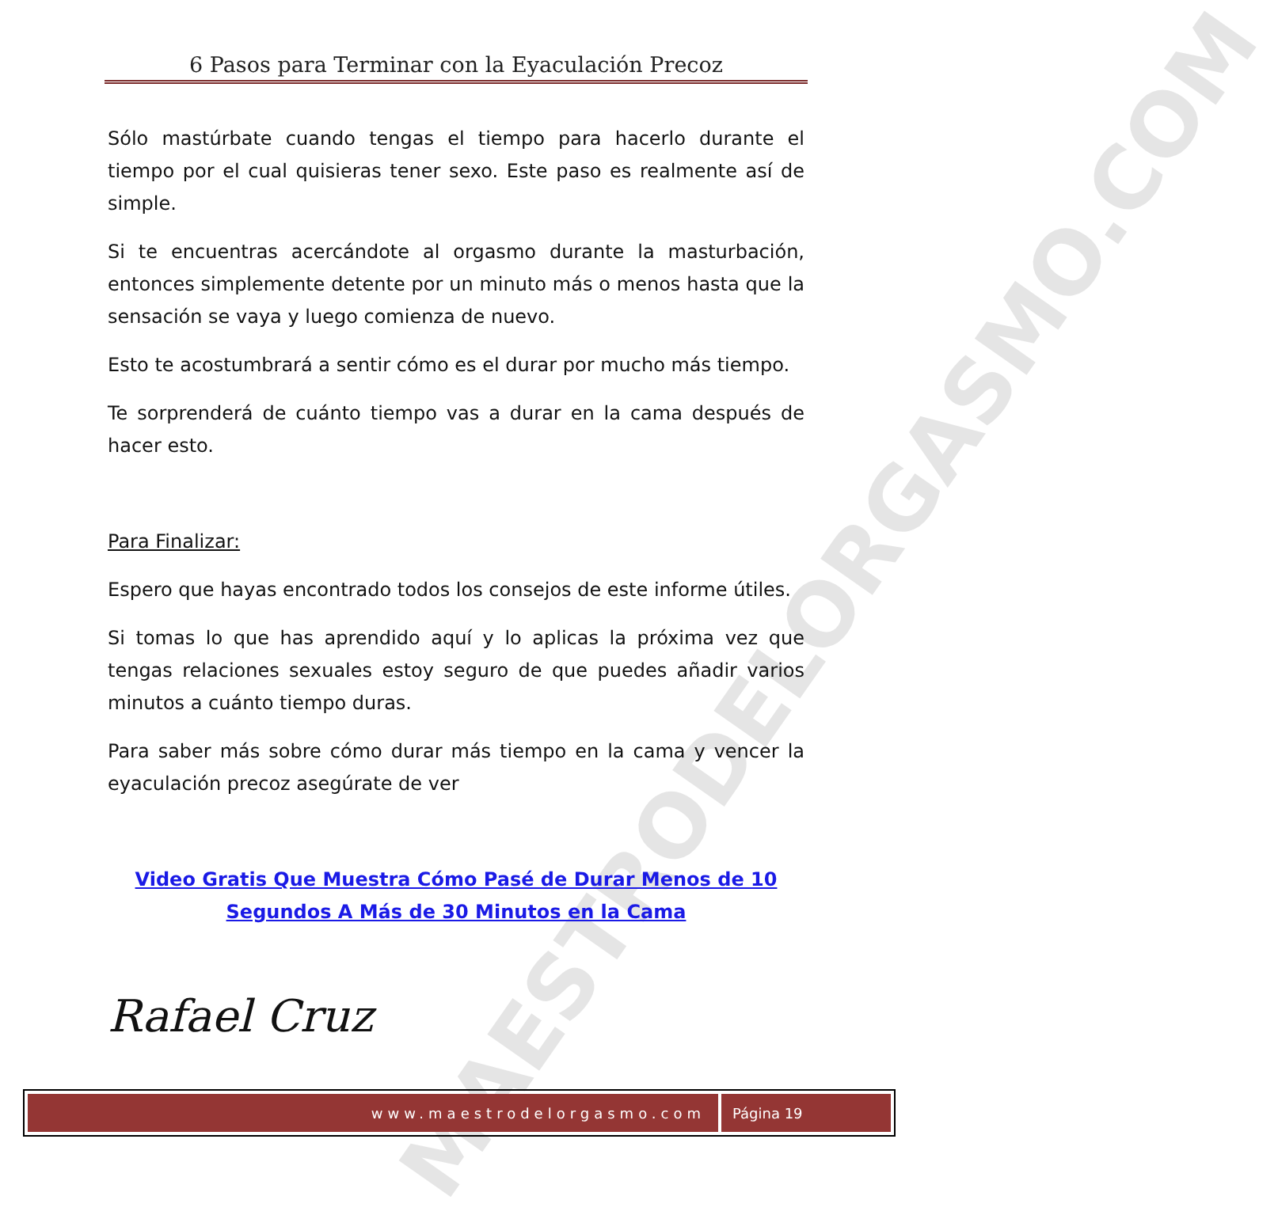MAESTRODELORGASMO.COM
6 Pasos para Terminar con la Eyaculación Precoz
Sólo mastúrbate cuando tengas el tiempo para hacerlo durante el tiempo por el cual quisieras tener sexo. Este paso es realmente así de simple.
Si te encuentras acercándote al orgasmo durante la masturbación, entonces simplemente detente por un minuto más o menos hasta que la sensación se vaya y luego comienza de nuevo.
Esto te acostumbrará a sentir cómo es el durar por mucho más tiempo.
Te sorprenderá de cuánto tiempo vas a durar en la cama después de hacer esto.
Para Finalizar:
Espero que hayas encontrado todos los consejos de este informe útiles.
Si tomas lo que has aprendido aquí y lo aplicas la próxima vez que tengas relaciones sexuales estoy seguro de que puedes añadir varios minutos a cuánto tiempo duras.
Para saber más sobre cómo durar más tiempo en la cama y vencer la eyaculación precoz asegúrate de ver
Video Gratis Que Muestra Cómo Pasé de Durar Menos de 10
Segundos A Más de 30 Minutos en la Cama
Rafael Cruz
www.maestrodelorgasmo.com Página 19